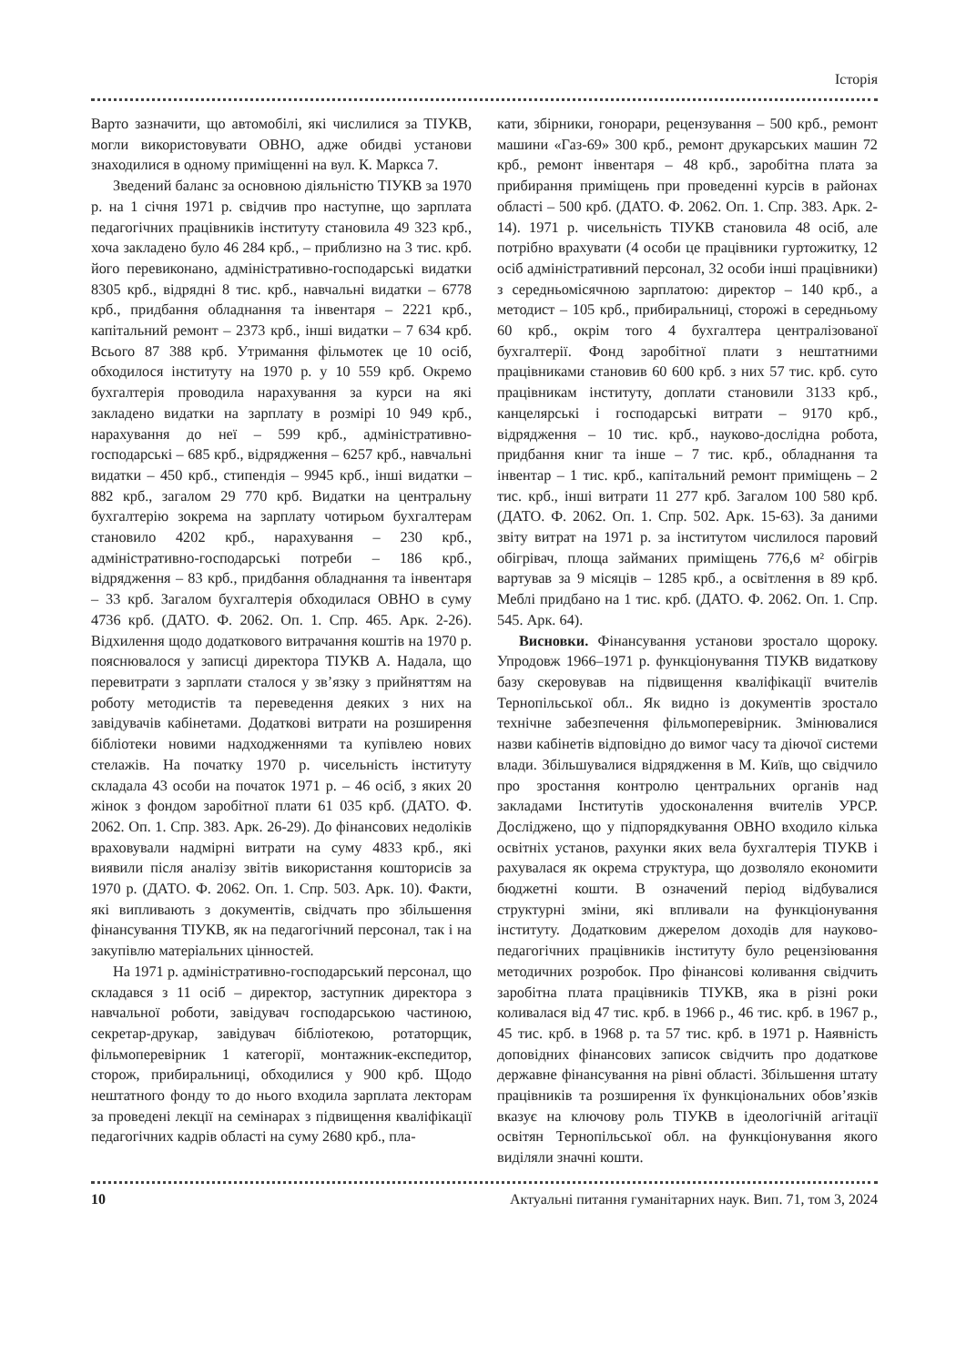Історія
Варто зазначити, що автомобілі, які числилися за ТІУКВ, могли використовувати ОВНО, адже обидві установи знаходилися в одному приміщенні на вул. К. Маркса 7.
Зведений баланс за основною діяльністю ТІУКВ за 1970 р. на 1 січня 1971 р. свідчив про наступне, що зарплата педагогічних працівників інституту становила 49 323 крб., хоча закладено було 46 284 крб., – приблизно на 3 тис. крб. його перевиконано, адміністративно-господарські видатки 8305 крб., відрядні 8 тис. крб., навчальні видатки – 6778 крб., придбання обладнання та інвентаря – 2221 крб., капітальний ремонт – 2373 крб., інші видатки – 7 634 крб. Всього 87 388 крб. Утримання фільмотек це 10 осіб, обходилося інституту на 1970 р. у 10 559 крб. Окремо бухгалтерія проводила нарахування за курси на які закладено видатки на зарплату в розмірі 10 949 крб., нарахування до неї – 599 крб., адміністративно-господарські – 685 крб., відрядження – 6257 крб., навчальні видатки – 450 крб., стипендія – 9945 крб., інші видатки – 882 крб., загалом 29 770 крб. Видатки на центральну бухгалтерію зокрема на зарплату чотирьом бухгалтерам становило 4202 крб., нарахування – 230 крб., адміністративно-господарські потреби – 186 крб., відрядження – 83 крб., придбання обладнання та інвентаря – 33 крб. Загалом бухгалтерія обходилася ОВНО в суму 4736 крб. (ДАТО. Ф. 2062. Оп. 1. Спр. 465. Арк. 2-26). Відхилення щодо додаткового витрачання коштів на 1970 р. пояснювалося у записці директора ТІУКВ А. Надала, що перевитрати з зарплати сталося у зв’язку з прийняттям на роботу методистів та переведення деяких з них на завідувачів кабінетами. Додаткові витрати на розширення бібліотеки новими надходженнями та купівлею нових стелажів. На початку 1970 р. чисельність інституту складала 43 особи на початок 1971 р. – 46 осіб, з яких 20 жінок з фондом заробітної плати 61 035 крб. (ДАТО. Ф. 2062. Оп. 1. Спр. 383. Арк. 26-29). До фінансових недоліків враховували надмірні витрати на суму 4833 крб., які виявили після аналізу звітів використання кошторисів за 1970 р. (ДАТО. Ф. 2062. Оп. 1. Спр. 503. Арк. 10). Факти, які випливають з документів, свідчать про збільшення фінансування ТІУКВ, як на педагогічний персонал, так і на закупівлю матеріальних цінностей.
На 1971 р. адміністративно-господарський персонал, що складався з 11 осіб – директор, заступник директора з навчальної роботи, завідувач господарською частиною, секретар-друкар, завідувач бібліотекою, ротаторщик, фільмоперевірник 1 категорії, монтажник-експедитор, сторож, прибиральниці, обходилися у 900 крб. Щодо нештатного фонду то до нього входила зарплата лекторам за проведені лекції на семінарах з підвищення кваліфікації педагогічних кадрів області на суму 2680 крб., пла-
кати, збірники, гонорари, рецензування – 500 крб., ремонт машини «Газ-69» 300 крб., ремонт друкарських машин 72 крб., ремонт інвентаря – 48 крб., заробітна плата за прибирання приміщень при проведенні курсів в районах області – 500 крб. (ДАТО. Ф. 2062. Оп. 1. Спр. 383. Арк. 2-14). 1971 р. чисельність ТІУКВ становила 48 осіб, але потрібно врахувати (4 особи це працівники гуртожитку, 12 осіб адміністративний персонал, 32 особи інші працівники) з середньомісячною зарплатою: директор – 140 крб., а методист – 105 крб., прибиральниці, сторожі в середньому 60 крб., окрім того 4 бухгалтера централізованої бухгалтерії. Фонд заробітної плати з нештатними працівниками становив 60 600 крб. з них 57 тис. крб. суто працівникам інституту, доплати становили 3133 крб., канцелярські і господарські витрати – 9170 крб., відрядження – 10 тис. крб., науково-дослідна робота, придбання книг та інше – 7 тис. крб., обладнання та інвентар – 1 тис. крб., капітальний ремонт приміщень – 2 тис. крб., інші витрати 11 277 крб. Загалом 100 580 крб. (ДАТО. Ф. 2062. Оп. 1. Спр. 502. Арк. 15-63). За даними звіту витрат на 1971 р. за інститутом числилося паровий обігрівач, площа займаних приміщень 776,6 м² обігрів вартував за 9 місяців – 1285 крб., а освітлення в 89 крб. Меблі придбано на 1 тис. крб. (ДАТО. Ф. 2062. Оп. 1. Спр. 545. Арк. 64).
Висновки. Фінансування установи зростало щороку. Упродовж 1966–1971 р. функціонування ТІУКВ видаткову базу скеровував на підвищення кваліфікації вчителів Тернопільської обл.. Як видно із документів зростало технічне забезпечення фільмоперевірник. Змінювалися назви кабінетів відповідно до вимог часу та діючої системи влади. Збільшувалися відрядження в М. Київ, що свідчило про зростання контролю центральних органів над закладами Інститутів удосконалення вчителів УРСР. Досліджено, що у підпорядкування ОВНО входило кілька освітніх установ, рахунки яких вела бухгалтерія ТІУКВ і рахувалася як окрема структура, що дозволяло економити бюджетні кошти. В означений період відбувалися структурні зміни, які впливали на функціонування інституту. Додатковим джерелом доходів для науково-педагогічних працівників інституту було рецензіювання методичних розробок. Про фінансові коливання свідчить заробітна плата працівників ТІУКВ, яка в різні роки коливалася від 47 тис. крб. в 1966 р., 46 тис. крб. в 1967 р., 45 тис. крб. в 1968 р. та 57 тис. крб. в 1971 р. Наявність доповідних фінансових записок свідчить про додаткове державне фінансування на рівні області. Збільшення штату працівників та розширення їх функціональних обов’язків вказує на ключову роль ТІУКВ в ідеологічній агітації освітян Тернопільської обл. на функціонування якого виділяли значні кошти.
10 Актуальні питання гуманітарних наук. Вип. 71, том 3, 2024